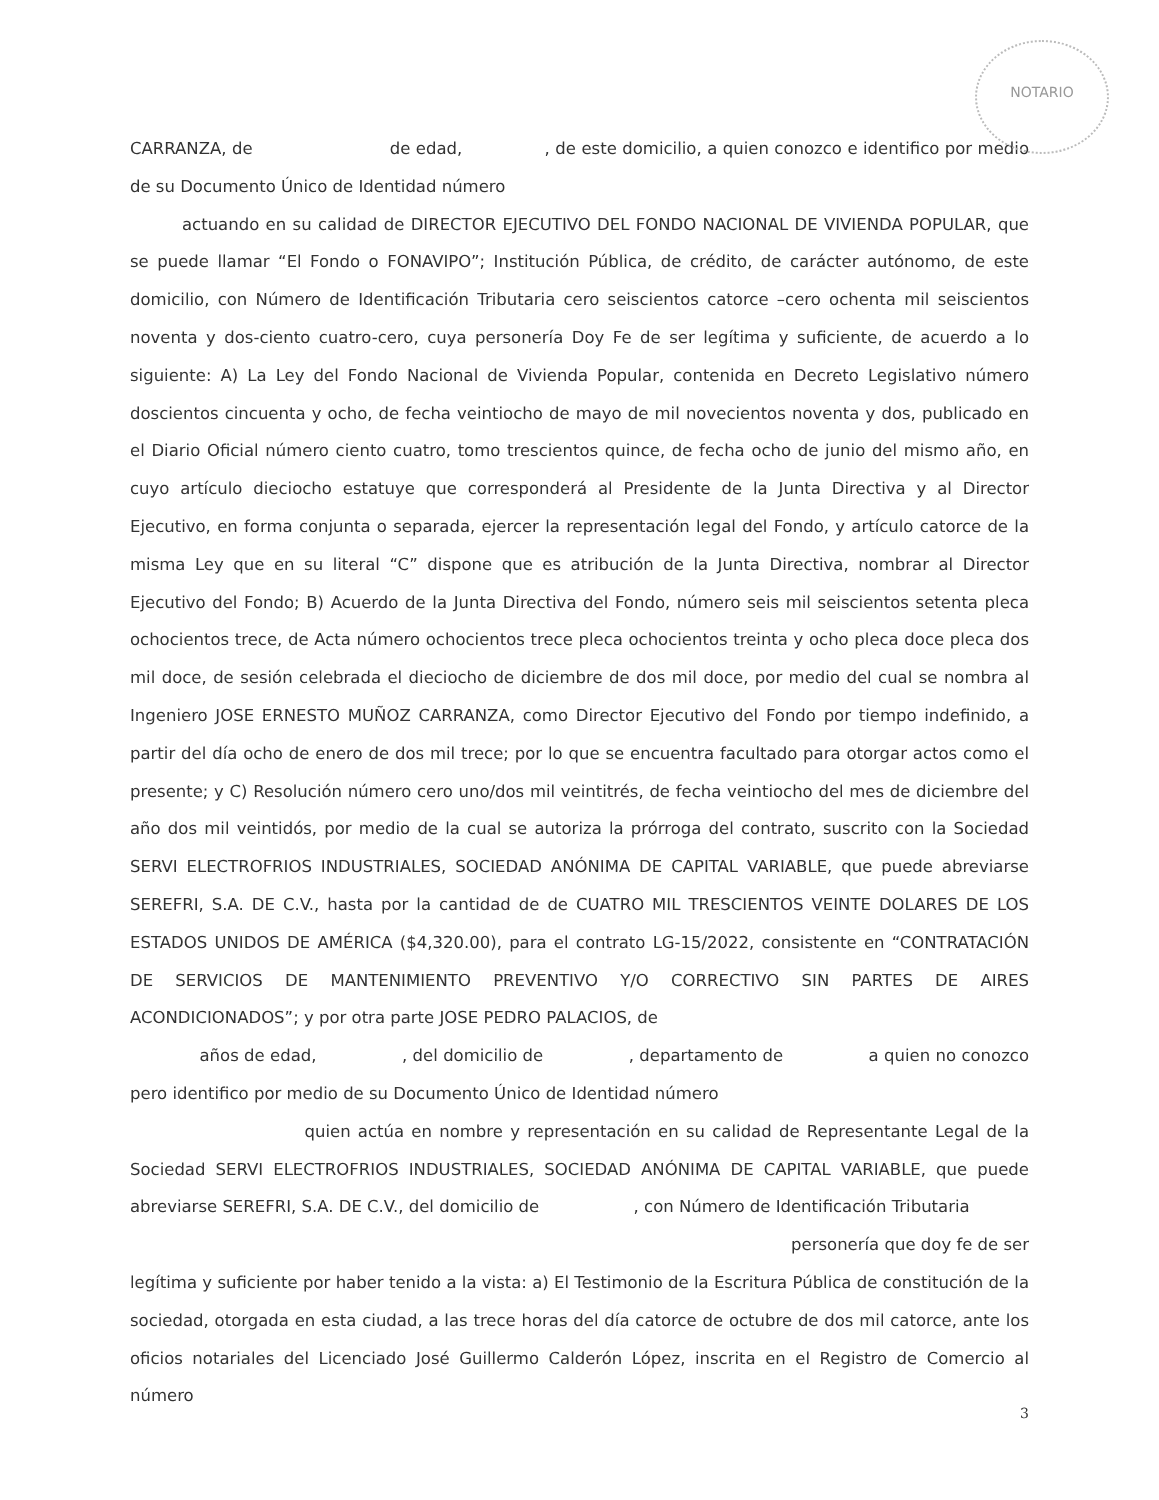NOTARIO
CARRANZA, de de edad, , de este domicilio, a quien conozco e identifico por medio de su Documento Único de Identidad número
actuando en su calidad de DIRECTOR EJECUTIVO DEL FONDO NACIONAL DE VIVIENDA POPULAR, que se puede llamar “El Fondo o FONAVIPO”; Institución Pública, de crédito, de carácter autónomo, de este domicilio, con Número de Identificación Tributaria cero seiscientos catorce –cero ochenta mil seiscientos noventa y dos-ciento cuatro-cero, cuya personería Doy Fe de ser legítima y suficiente, de acuerdo a lo siguiente: A) La Ley del Fondo Nacional de Vivienda Popular, contenida en Decreto Legislativo número doscientos cincuenta y ocho, de fecha veintiocho de mayo de mil novecientos noventa y dos, publicado en el Diario Oficial número ciento cuatro, tomo trescientos quince, de fecha ocho de junio del mismo año, en cuyo artículo dieciocho estatuye que corresponderá al Presidente de la Junta Directiva y al Director Ejecutivo, en forma conjunta o separada, ejercer la representación legal del Fondo, y artículo catorce de la misma Ley que en su literal “C” dispone que es atribución de la Junta Directiva, nombrar al Director Ejecutivo del Fondo; B) Acuerdo de la Junta Directiva del Fondo, número seis mil seiscientos setenta pleca ochocientos trece, de Acta número ochocientos trece pleca ochocientos treinta y ocho pleca doce pleca dos mil doce, de sesión celebrada el dieciocho de diciembre de dos mil doce, por medio del cual se nombra al Ingeniero JOSE ERNESTO MUÑOZ CARRANZA, como Director Ejecutivo del Fondo por tiempo indefinido, a partir del día ocho de enero de dos mil trece; por lo que se encuentra facultado para otorgar actos como el presente; y C) Resolución número cero uno/dos mil veintitrés, de fecha veintiocho del mes de diciembre del año dos mil veintidós, por medio de la cual se autoriza la prórroga del contrato, suscrito con la Sociedad SERVI ELECTROFRIOS INDUSTRIALES, SOCIEDAD ANÓNIMA DE CAPITAL VARIABLE, que puede abreviarse SEREFRI, S.A. DE C.V., hasta por la cantidad de de CUATRO MIL TRESCIENTOS VEINTE DOLARES DE LOS ESTADOS UNIDOS DE AMÉRICA ($4,320.00), para el contrato LG-15/2022, consistente en “CONTRATACIÓN DE SERVICIOS DE MANTENIMIENTO PREVENTIVO Y/O CORRECTIVO SIN PARTES DE AIRES ACONDICIONADOS”; y por otra parte JOSE PEDRO PALACIOS, de
años de edad, , del domicilio de , departamento de a quien no conozco pero identifico por medio de su Documento Único de Identidad número
quien actúa en nombre y representación en su calidad de Representante Legal de la Sociedad SERVI ELECTROFRIOS INDUSTRIALES, SOCIEDAD ANÓNIMA DE CAPITAL VARIABLE, que puede abreviarse SEREFRI, S.A. DE C.V., del domicilio de , con Número de Identificación Tributaria
personería que doy fe de ser
legítima y suficiente por haber tenido a la vista: a) El Testimonio de la Escritura Pública de constitución de la sociedad, otorgada en esta ciudad, a las trece horas del día catorce de octubre de dos mil catorce, ante los oficios notariales del Licenciado José Guillermo Calderón López, inscrita en el Registro de Comercio al número
3